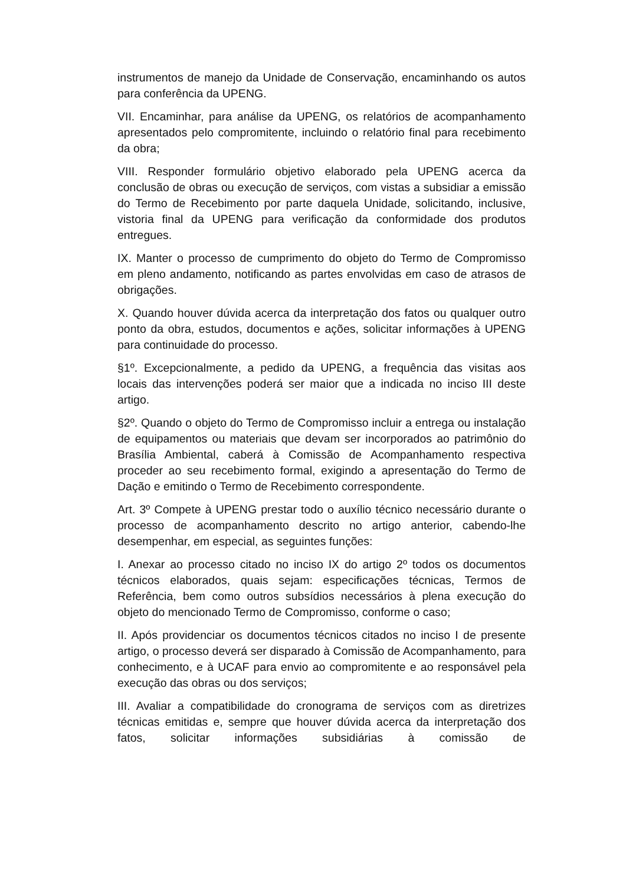instrumentos de manejo da Unidade de Conservação, encaminhando os autos para conferência da UPENG.
VII. Encaminhar, para análise da UPENG, os relatórios de acompanhamento apresentados pelo compromitente, incluindo o relatório final para recebimento da obra;
VIII. Responder formulário objetivo elaborado pela UPENG acerca da conclusão de obras ou execução de serviços, com vistas a subsidiar a emissão do Termo de Recebimento por parte daquela Unidade, solicitando, inclusive, vistoria final da UPENG para verificação da conformidade dos produtos entregues.
IX. Manter o processo de cumprimento do objeto do Termo de Compromisso em pleno andamento, notificando as partes envolvidas em caso de atrasos de obrigações.
X. Quando houver dúvida acerca da interpretação dos fatos ou qualquer outro ponto da obra, estudos, documentos e ações, solicitar informações à UPENG para continuidade do processo.
§1º. Excepcionalmente, a pedido da UPENG, a frequência das visitas aos locais das intervenções poderá ser maior que a indicada no inciso III deste artigo.
§2º. Quando o objeto do Termo de Compromisso incluir a entrega ou instalação de equipamentos ou materiais que devam ser incorporados ao patrimônio do Brasília Ambiental, caberá à Comissão de Acompanhamento respectiva proceder ao seu recebimento formal, exigindo a apresentação do Termo de Dação e emitindo o Termo de Recebimento correspondente.
Art. 3º Compete à UPENG prestar todo o auxílio técnico necessário durante o processo de acompanhamento descrito no artigo anterior, cabendo-lhe desempenhar, em especial, as seguintes funções:
I. Anexar ao processo citado no inciso IX do artigo 2º todos os documentos técnicos elaborados, quais sejam: especificações técnicas, Termos de Referência, bem como outros subsídios necessários à plena execução do objeto do mencionado Termo de Compromisso, conforme o caso;
II. Após providenciar os documentos técnicos citados no inciso I de presente artigo, o processo deverá ser disparado à Comissão de Acompanhamento, para conhecimento, e à UCAF para envio ao compromitente e ao responsável pela execução das obras ou dos serviços;
III. Avaliar a compatibilidade do cronograma de serviços com as diretrizes técnicas emitidas e, sempre que houver dúvida acerca da interpretação dos fatos, solicitar informações subsidiárias à comissão de